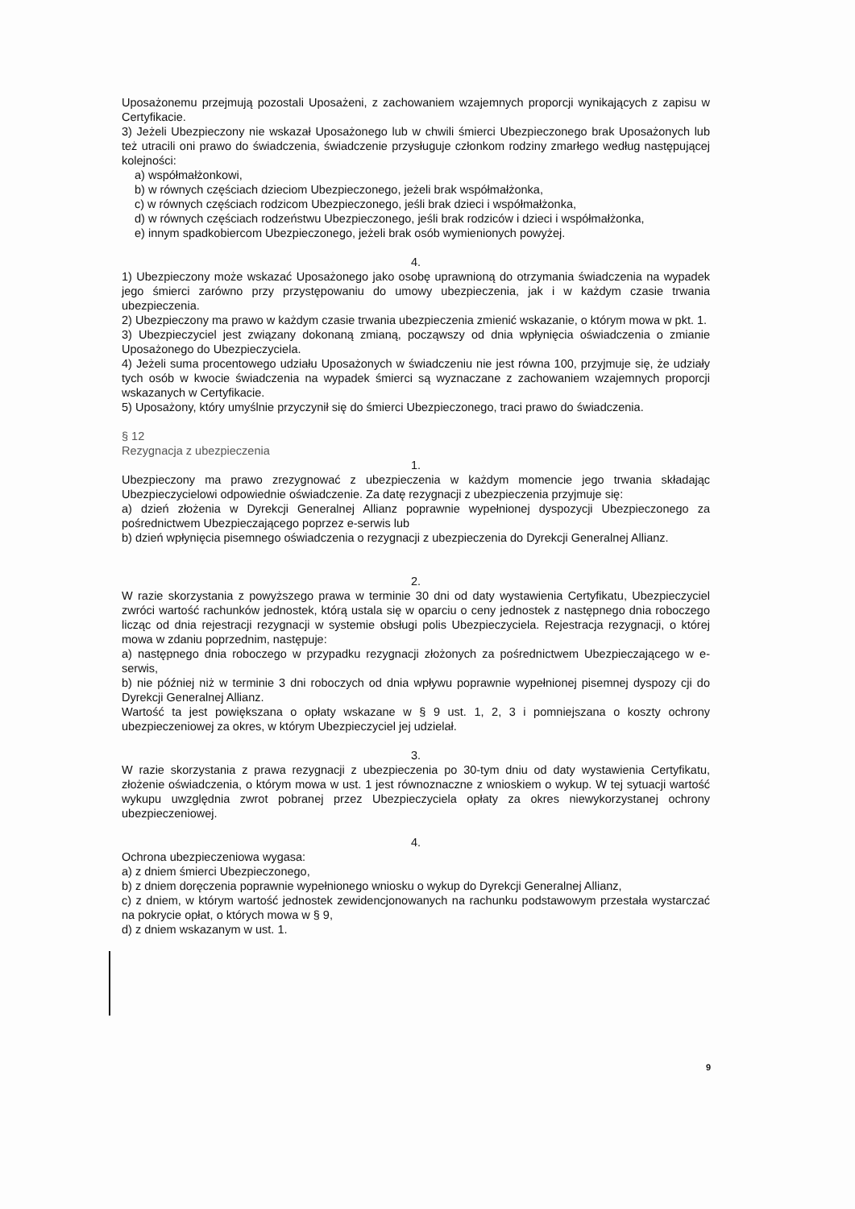Uposażonemu przejmują pozostali Uposażeni, z zachowaniem wzajemnych proporcji wynikających z zapisu w Certyfikacie.
3) Jeżeli Ubezpieczony nie wskazał Uposażonego lub w chwili śmierci Ubezpieczonego brak Uposażonych lub też utracili oni prawo do świadczenia, świadczenie przysługuje członkom rodziny zmarłego według następującej kolejności:
a) współmałżonkowi,
b) w równych częściach dzieciom Ubezpieczonego, jeżeli brak współmałżonka,
c) w równych częściach rodzicom Ubezpieczonego, jeśli brak dzieci i współmałżonka,
d) w równych częściach rodzeństwu Ubezpieczonego, jeśli brak rodziców i dzieci i współmałżonka,
e) innym spadkobiercom Ubezpieczonego, jeżeli brak osób wymienionych powyżej.
4.
1) Ubezpieczony może wskazać Uposażonego jako osobę uprawnioną do otrzymania świadczenia na wypadek jego śmierci zarówno przy przystępowaniu do umowy ubezpieczenia, jak i w każdym czasie trwania ubezpieczenia.
2) Ubezpieczony ma prawo w każdym czasie trwania ubezpieczenia zmienić wskazanie, o którym mowa w pkt. 1.
3) Ubezpieczyciel jest związany dokonaną zmianą, począwszy od dnia wpłynięcia oświadczenia o zmianie Uposażonego do Ubezpieczyciela.
4) Jeżeli suma procentowego udziału Uposażonych w świadczeniu nie jest równa 100, przyjmuje się, że udziały tych osób w kwocie świadczenia na wypadek śmierci są wyznaczane z zachowaniem wzajemnych proporcji wskazanych w Certyfikacie.
5) Uposażony, który umyślnie przyczynił się do śmierci Ubezpieczonego, traci prawo do świadczenia.
§ 12
Rezygnacja z ubezpieczenia
1.
Ubezpieczony ma prawo zrezygnować z ubezpieczenia w każdym momencie jego trwania składając Ubezpieczycielowi odpowiednie oświadczenie. Za datę rezygnacji z ubezpieczenia przyjmuje się:
a) dzień złożenia w Dyrekcji Generalnej Allianz poprawnie wypełnionej dyspozycji Ubezpieczonego za pośrednictwem Ubezpieczającego poprzez e-serwis lub
b) dzień wpłynięcia pisemnego oświadczenia o rezygnacji z ubezpieczenia do Dyrekcji Generalnej Allianz.
2.
W razie skorzystania z powyższego prawa w terminie 30 dni od daty wystawienia Certyfikatu, Ubezpieczyciel zwróci wartość rachunków jednostek, którą ustala się w oparciu o ceny jednostek z następnego dnia roboczego licząc od dnia rejestracji rezygnacji w systemie obsługi polis Ubezpieczyciela. Rejestracja rezygnacji, o której mowa w zdaniu poprzednim, następuje:
a) następnego dnia roboczego w przypadku rezygnacji złożonych za pośrednictwem Ubezpieczającego w e-serwis,
b) nie później niż w terminie 3 dni roboczych od dnia wpływu poprawnie wypełnionej pisemnej dyspozy cji do Dyrekcji Generalnej Allianz.
Wartość ta jest powiększana o opłaty wskazane w § 9 ust. 1, 2, 3 i pomniejszana o koszty ochrony ubezpieczeniowej za okres, w którym Ubezpieczyciel jej udzielał.
3.
W razie skorzystania z prawa rezygnacji z ubezpieczenia po 30-tym dniu od daty wystawienia Certyfikatu, złożenie oświadczenia, o którym mowa w ust. 1 jest równoznaczne z wnioskiem o wykup. W tej sytuacji wartość wykupu uwzględnia zwrot pobranej przez Ubezpieczyciela opłaty za okres niewykorzystanej ochrony ubezpieczeniowej.
4.
Ochrona ubezpieczeniowa wygasa:
a) z dniem śmierci Ubezpieczonego,
b) z dniem doręczenia poprawnie wypełnionego wniosku o wykup do Dyrekcji Generalnej Allianz,
c) z dniem, w którym wartość jednostek zewidencjonowanych na rachunku podstawowym przestała wystarczać na pokrycie opłat, o których mowa w § 9,
d) z dniem wskazanym w ust. 1.
9